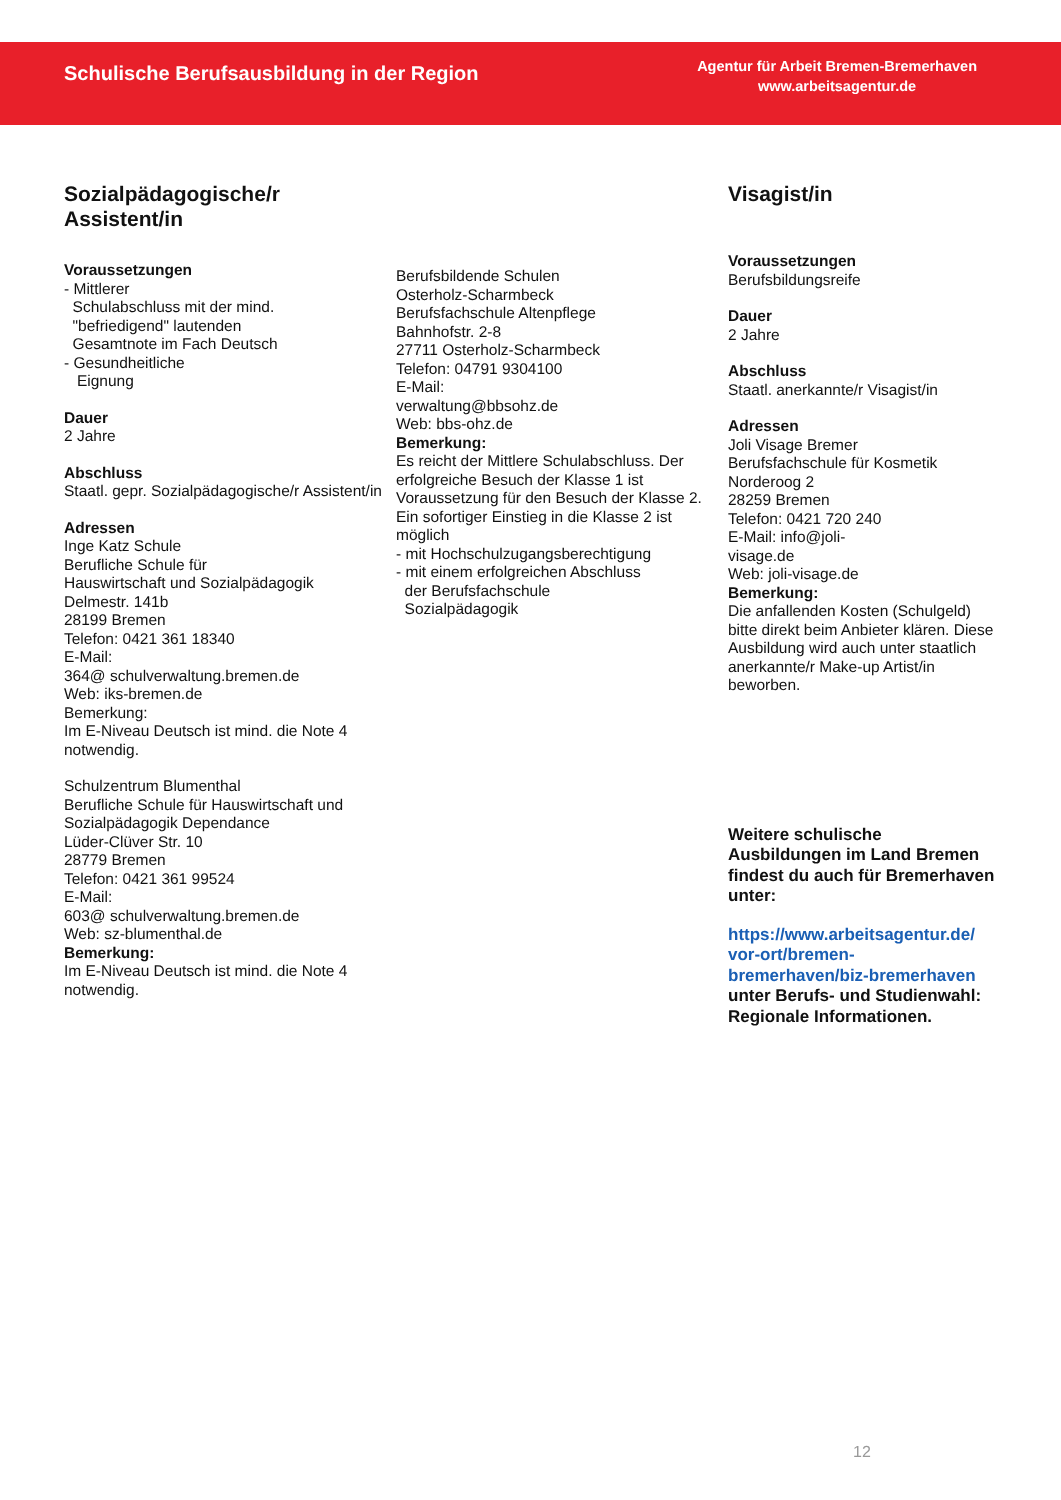Schulische Berufsausbildung in der Region
Agentur für Arbeit Bremen-Bremerhaven
www.arbeitsagentur.de
Sozialpädagogische/r
Assistent/in
Voraussetzungen
- Mittlerer
Schulabschluss mit der mind.
"befriedigend" lautenden
Gesamtnote im Fach Deutsch
- Gesundheitliche
Eignung
Dauer
2 Jahre
Abschluss
Staatl. gepr. Sozialpädagogische/r Assistent/in
Adressen
Inge Katz Schule
Berufliche Schule für
Hauswirtschaft und Sozialpädagogik
Delmestr. 141b
28199 Bremen
Telefon: 0421 361 18340
E-Mail:
364@ schulverwaltung.bremen.de
Web: iks-bremen.de
Bemerkung:
Im E-Niveau Deutsch ist mind. die Note 4 notwendig.
Schulzentrum Blumenthal
Berufliche Schule für Hauswirtschaft und Sozialpädagogik Dependance
Lüder-Clüver Str. 10
28779 Bremen
Telefon: 0421 361 99524
E-Mail:
603@ schulverwaltung.bremen.de
Web: sz-blumenthal.de
Bemerkung:
Im E-Niveau Deutsch ist mind. die Note 4 notwendig.
Berufsbildende Schulen
Osterholz-Scharmbeck
Berufsfachschule Altenpflege
Bahnhofstr. 2-8
27711 Osterholz-Scharmbeck
Telefon: 04791 9304100
E-Mail:
verwaltung@bbsohz.de
Web: bbs-ohz.de
Bemerkung:
Es reicht der Mittlere Schulabschluss. Der erfolgreiche Besuch der Klasse 1 ist Voraussetzung für den Besuch der Klasse 2. Ein sofortiger Einstieg in die Klasse 2 ist möglich
- mit Hochschulzugangsberechtigung
- mit einem erfolgreichen Abschluss
der Berufsfachschule
Sozialpädagogik
Visagist/in
Voraussetzungen
Berufsbildungsreife
Dauer
2 Jahre
Abschluss
Staatl. anerkannte/r Visagist/in
Adressen
Joli Visage Bremer
Berufsfachschule für Kosmetik
Norderoog 2
28259 Bremen
Telefon: 0421 720 240
E-Mail: info@joli-
visage.de
Web: joli-visage.de
Bemerkung:
Die anfallenden Kosten (Schulgeld) bitte direkt beim Anbieter klären. Diese Ausbildung wird auch unter staatlich anerkannte/r Make-up Artist/in beworben.
Weitere schulische Ausbildungen im Land Bremen findest du auch für Bremerhaven unter:
https://www.arbeitsagentur.de/
vor-ort/bremen-
bremerhaven/biz-bremerhaven
unter Berufs- und Studienwahl: Regionale Informationen.
12